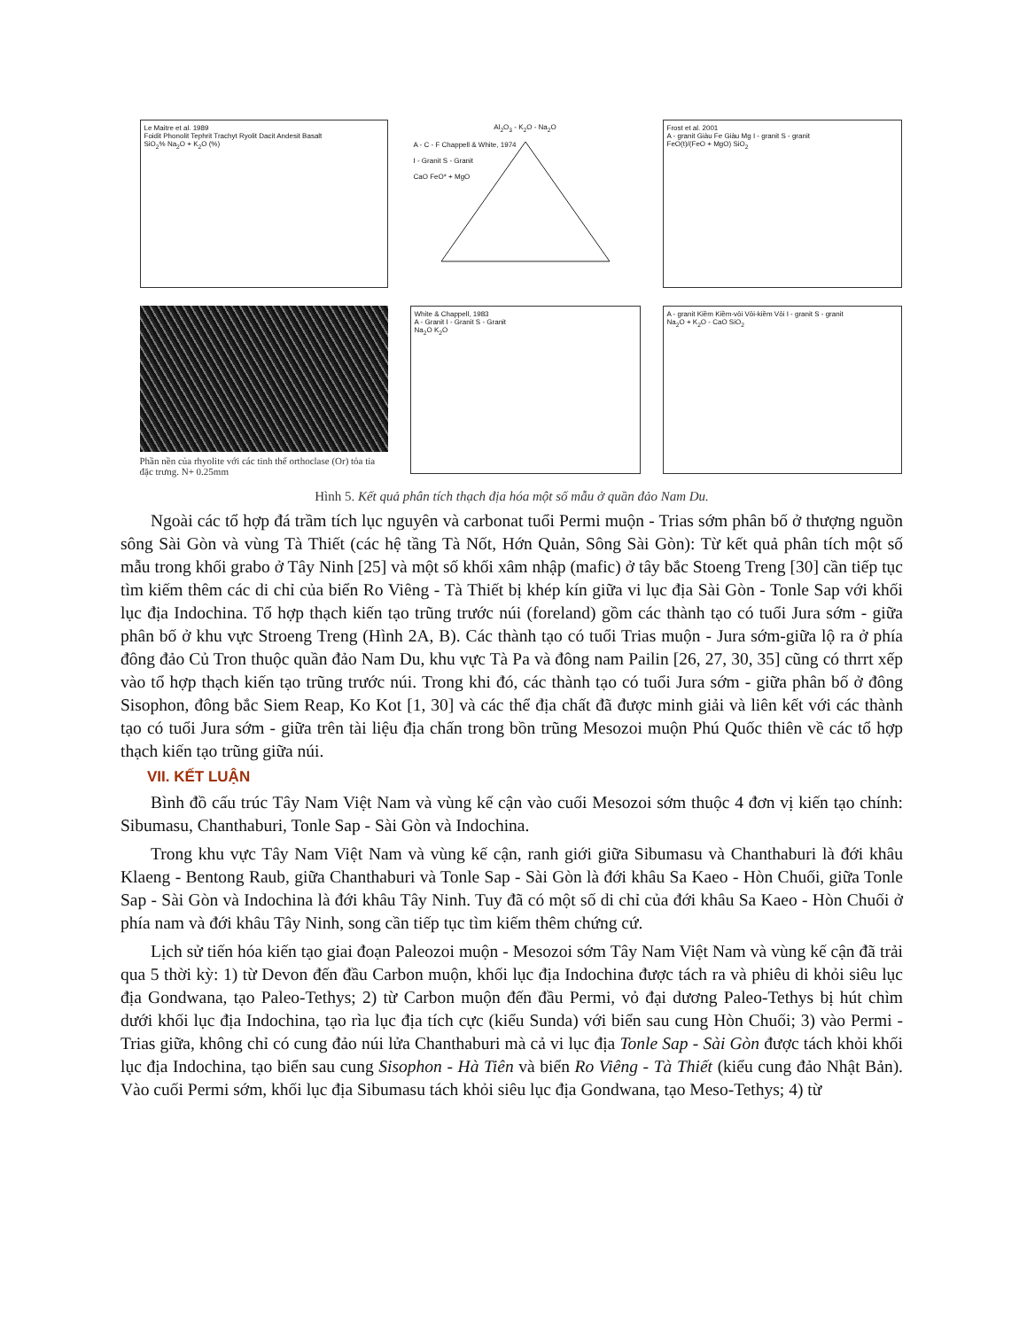Le Maitre et al. 1989
Foidit Phonolit Tephrit Trachyt Ryolit Dacit Andesit Basalt
SiO<sub>2</sub>% Na<sub>2</sub>O + K<sub>2</sub>O (%)
Al<sub>2</sub>O<sub>3</sub> - K<sub>2</sub>O - Na<sub>2</sub>O
A - C - F Chappell & White, 1974
I - Granit S - Granit
CaO FeO* + MgO
Frost et al. 2001
A - granit Giàu Fe Giàu Mg I - granit S - granit
FeO(t)/(FeO + MgO) SiO<sub>2</sub>
Phần nền của rhyolite với các tinh thể orthoclase (Or) tỏa tia đặc trưng. N+ 0.25mm
White & Chappell, 1983
A - Granit I - Granit S - Granit
Na<sub>2</sub>O K<sub>2</sub>O
A - granit Kiềm Kiềm-vôi Vôi-kiềm Vôi I - granit S - granit
Na<sub>2</sub>O + K<sub>2</sub>O - CaO SiO<sub>2</sub>
Hình 5. Kết quả phân tích thạch địa hóa một số mẫu ở quần đảo Nam Du.
Ngoài các tổ hợp đá trầm tích lục nguyên và carbonat tuổi Permi muộn - Trias sớm phân bố ở thượng nguồn sông Sài Gòn và vùng Tà Thiết (các hệ tầng Tà Nốt, Hớn Quản, Sông Sài Gòn): Từ kết quả phân tích một số mẫu trong khối grabo ở Tây Ninh [25] và một số khối xâm nhập (mafic) ở tây bắc Stoeng Treng [30] cần tiếp tục tìm kiếm thêm các di chỉ của biển Ro Viêng - Tà Thiết bị khép kín giữa vi lục địa Sài Gòn - Tonle Sap với khối lục địa Indochina. Tổ hợp thạch kiến tạo trũng trước núi (foreland) gồm các thành tạo có tuổi Jura sớm - giữa phân bố ở khu vực Stroeng Treng (Hình 2A, B). Các thành tạo có tuổi Trias muộn - Jura sớm-giữa lộ ra ở phía đông đảo Củ Tron thuộc quần đảo Nam Du, khu vực Tà Pa và đông nam Pailin [26, 27, 30, 35] cũng có thrrt xếp vào tổ hợp thạch kiến tạo trũng trước núi. Trong khi đó, các thành tạo có tuổi Jura sớm - giữa phân bố ở đông Sisophon, đông bắc Siem Reap, Ko Kot [1, 30] và các thể địa chất đã được minh giải và liên kết với các thành tạo có tuổi Jura sớm - giữa trên tài liệu địa chấn trong bồn trũng Mesozoi muộn Phú Quốc thiên về các tổ hợp thạch kiến tạo trũng giữa núi.
VII. KẾT LUẬN
Bình đồ cấu trúc Tây Nam Việt Nam và vùng kế cận vào cuối Mesozoi sớm thuộc 4 đơn vị kiến tạo chính: Sibumasu, Chanthaburi, Tonle Sap - Sài Gòn và Indochina.
Trong khu vực Tây Nam Việt Nam và vùng kế cận, ranh giới giữa Sibumasu và Chanthaburi là đới khâu Klaeng - Bentong Raub, giữa Chanthaburi và Tonle Sap - Sài Gòn là đới khâu Sa Kaeo - Hòn Chuối, giữa Tonle Sap - Sài Gòn và Indochina là đới khâu Tây Ninh. Tuy đã có một số di chỉ của đới khâu Sa Kaeo - Hòn Chuối ở phía nam và đới khâu Tây Ninh, song cần tiếp tục tìm kiếm thêm chứng cứ.
Lịch sử tiến hóa kiến tạo giai đoạn Paleozoi muộn - Mesozoi sớm Tây Nam Việt Nam và vùng kế cận đã trải qua 5 thời kỳ: 1) từ Devon đến đầu Carbon muộn, khối lục địa Indochina được tách ra và phiêu di khỏi siêu lục địa Gondwana, tạo Paleo-Tethys; 2) từ Carbon muộn đến đầu Permi, vỏ đại dương Paleo-Tethys bị hút chìm dưới khối lục địa Indochina, tạo rìa lục địa tích cực (kiểu Sunda) với biển sau cung Hòn Chuối; 3) vào Permi - Trias giữa, không chỉ có cung đảo núi lửa Chanthaburi mà cả vi lục địa Tonle Sap - Sài Gòn được tách khỏi khối lục địa Indochina, tạo biển sau cung Sisophon - Hà Tiên và biển Ro Viêng - Tà Thiết (kiểu cung đảo Nhật Bản). Vào cuối Permi sớm, khối lục địa Sibumasu tách khỏi siêu lục địa Gondwana, tạo Meso-Tethys; 4) từ